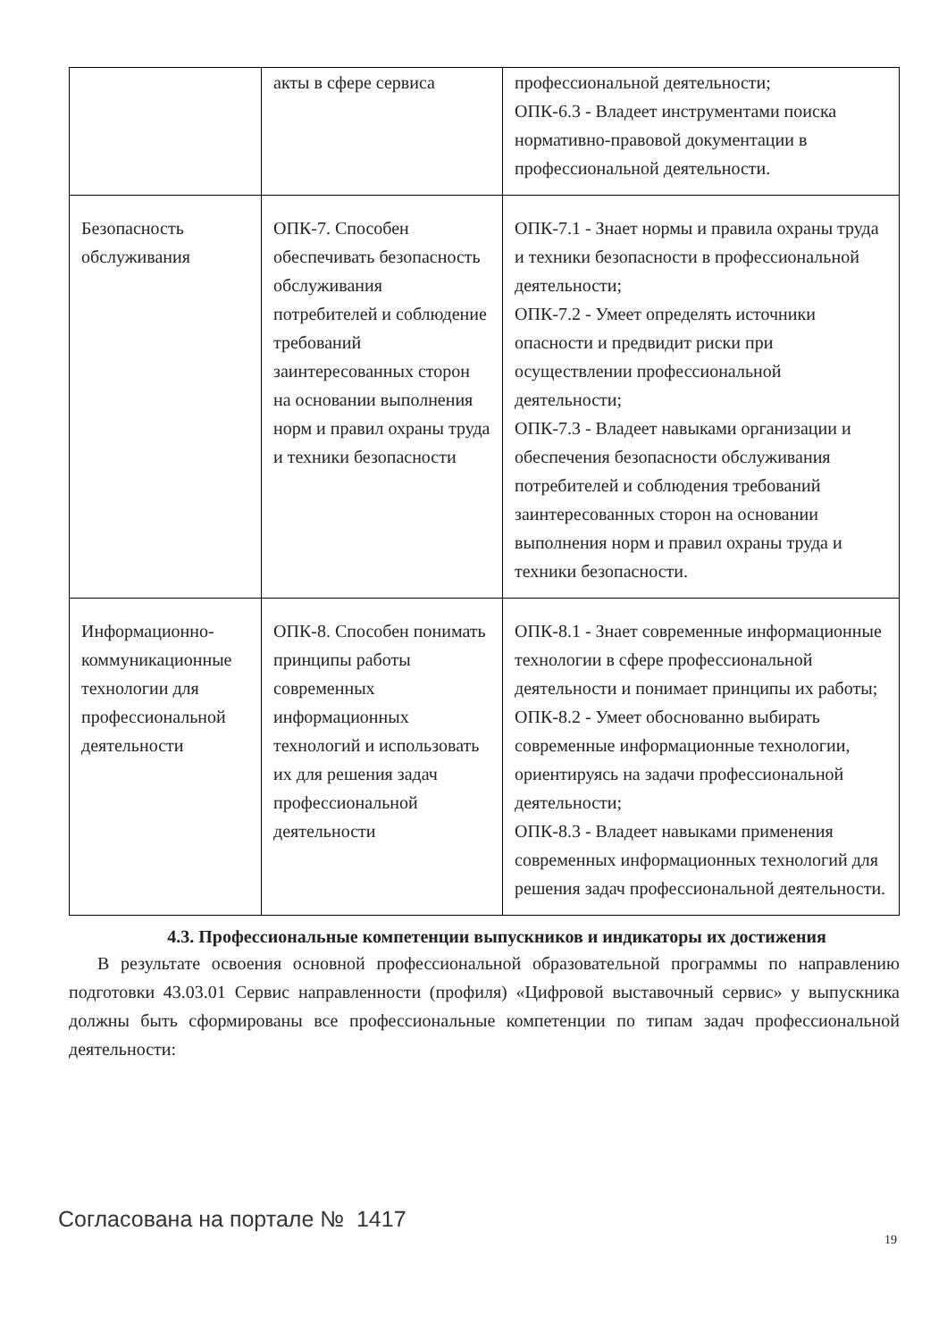| | акты в сфере сервиса | профессиональной деятельности; ОПК-6.3 - Владеет инструментами поиска нормативно-правовой документации в профессиональной деятельности. |
| Безопасность обслуживания | ОПК-7. Способен обеспечивать безопасность обслуживания потребителей и соблюдение требований заинтересованных сторон на основании выполнения норм и правил охраны труда и техники безопасности | ОПК-7.1 - Знает нормы и правила охраны труда и техники безопасности в профессиональной деятельности; ОПК-7.2 - Умеет определять источники опасности и предвидит риски при осуществлении профессиональной деятельности; ОПК-7.3 - Владеет навыками организации и обеспечения безопасности обслуживания потребителей и соблюдения требований заинтересованных сторон на основании выполнения норм и правил охраны труда и техники безопасности. |
| Информационно-коммуникационные технологии для профессиональной деятельности | ОПК-8. Способен понимать принципы работы современных информационных технологий и использовать их для решения задач профессиональной деятельности | ОПК-8.1 - Знает современные информационные технологии в сфере профессиональной деятельности и понимает принципы их работы; ОПК-8.2 - Умеет обоснованно выбирать современные информационные технологии, ориентируясь на задачи профессиональной деятельности; ОПК-8.3 - Владеет навыками применения современных информационных технологий для решения задач профессиональной деятельности. |
4.3. Профессиональные компетенции выпускников и индикаторы их достижения
В результате освоения основной профессиональной образовательной программы по направлению подготовки 43.03.01 Сервис направленности (профиля) «Цифровой выставочный сервис» у выпускника должны быть сформированы все профессиональные компетенции по типам задач профессиональной деятельности:
Согласована на портале № 1417
19